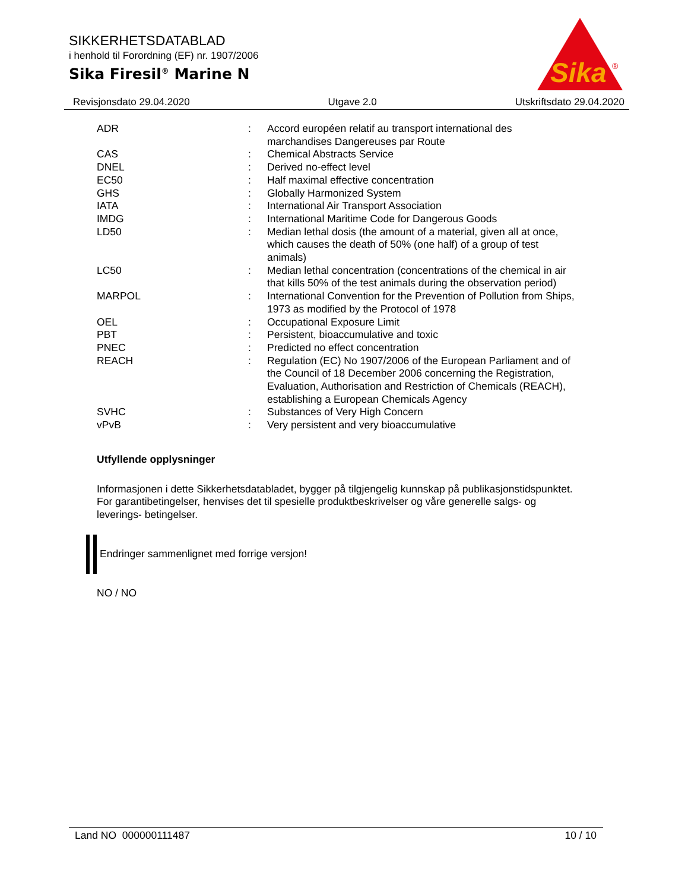SIKKERHETSDATABLAD
i henhold til Forordning (EF) nr. 1907/2006
Sika Firesil<sup>®</sup> Marine N
Sika
®
Revisjonsdato 29.04.2020 Utgave 2.0 Utskriftsdato 29.04.2020
| ADR | : | Accord européen relatif au transport international des marchandises Dangereuses par Route |
| CAS | : | Chemical Abstracts Service |
| DNEL | : | Derived no-effect level |
| EC50 | : | Half maximal effective concentration |
| GHS | : | Globally Harmonized System |
| IATA | : | International Air Transport Association |
| IMDG | : | International Maritime Code for Dangerous Goods |
| LD50 | : | Median lethal dosis (the amount of a material, given all at once, which causes the death of 50% (one half) of a group of test animals) |
| LC50 | : | Median lethal concentration (concentrations of the chemical in air that kills 50% of the test animals during the observation period) |
| MARPOL | : | International Convention for the Prevention of Pollution from Ships, 1973 as modified by the Protocol of 1978 |
| OEL | : | Occupational Exposure Limit |
| PBT | : | Persistent, bioaccumulative and toxic |
| PNEC | : | Predicted no effect concentration |
| REACH | : | Regulation (EC) No 1907/2006 of the European Parliament and of the Council of 18 December 2006 concerning the Registration, Evaluation, Authorisation and Restriction of Chemicals (REACH), establishing a European Chemicals Agency |
| SVHC | : | Substances of Very High Concern |
| vPvB | : | Very persistent and very bioaccumulative |
Utfyllende opplysninger
Informasjonen i dette Sikkerhetsdatabladet, bygger på tilgjengelig kunnskap på publikasjonstidspunktet. For garantibetingelser, henvises det til spesielle produktbeskrivelser og våre generelle salgs- og leverings- betingelser.
Endringer sammenlignet med forrige versjon!
NO / NO
Land NO 000000111487 10 / 10